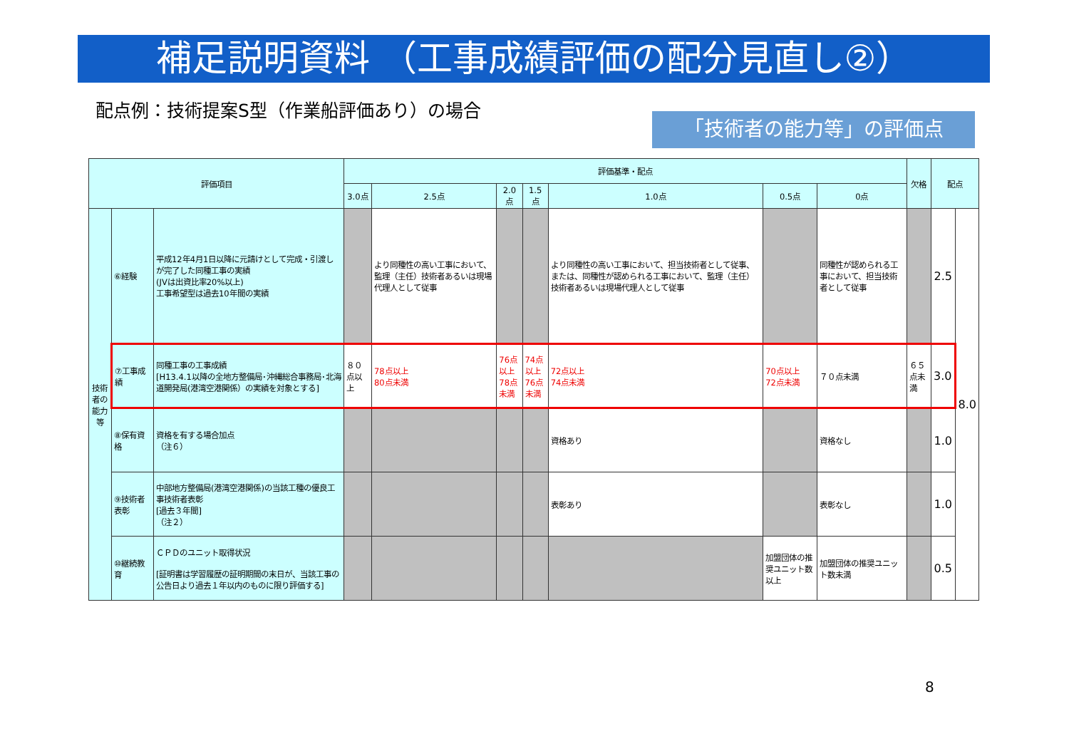補足説明資料 （工事成績評価の配分見直し②）
配点例：技術提案S型（作業船評価あり）の場合
「技術者の能力等」の評価点
| 評価項目 | | | 評価基準・配点 | | | | | | | 欠格 | 配点 | |
| --- | --- | --- | --- | --- | --- | --- | --- | --- | --- | --- | --- | --- |
| | | | 3.0点 | 2.5点 | 2.0点 | 1.5点 | 1.0点 | 0.5点 | 0点 | | | |
| 技術者の能力等 | ⑥経験 | 平成12年4月1日以降に元請けとして完成・引渡しが完了した同種工事の実績 (JVは出資比率20%以上) 工事希望型は過去10年間の実績 | | より同種性の高い工事において、監理（主任）技術者あるいは現場代理人として従事 | | | より同種性の高い工事において、担当技術者として従事、または、同種性が認められる工事において、監理（主任）技術者あるいは現場代理人として従事 | | 同種性が認められる工事において、担当技術者として従事 | | 2.5 | 8.0 |
| | ⑦工事成績 | 同種工事の工事成績 [H13.4.1以降の全地方整備局･沖縄総合事務局･北海道開発局(港湾空港関係）の実績を対象とする] | ８０点以上 | 78点以上 80点未満 | 76点以上 78点未満 | 74点以上 76点未満 | 72点以上 74点未満 | 70点以上 72点未満 | ７０点未満 | ６５点未満 | 3.0 | |
| | ⑧保有資格 | 資格を有する場合加点 （注６） | | | | | 資格あり | | 資格なし | | 1.0 | |
| | ⑨技術者表彰 | 中部地方整備局(港湾空港関係)の当該工種の優良工事技術者表彰 [過去３年間] （注２） | | | | | 表彰あり | | 表彰なし | | 1.0 | |
| | ⑩継続教育 | ＣＰＤのユニット取得状況 [証明書は学習履歴の証明期間の末日が、当該工事の公告日より過去１年以内のものに限り評価する] | | | | | | 加盟団体の推奨ユニット数以上 | 加盟団体の推奨ユニット数未満 | | 0.5 | |
8